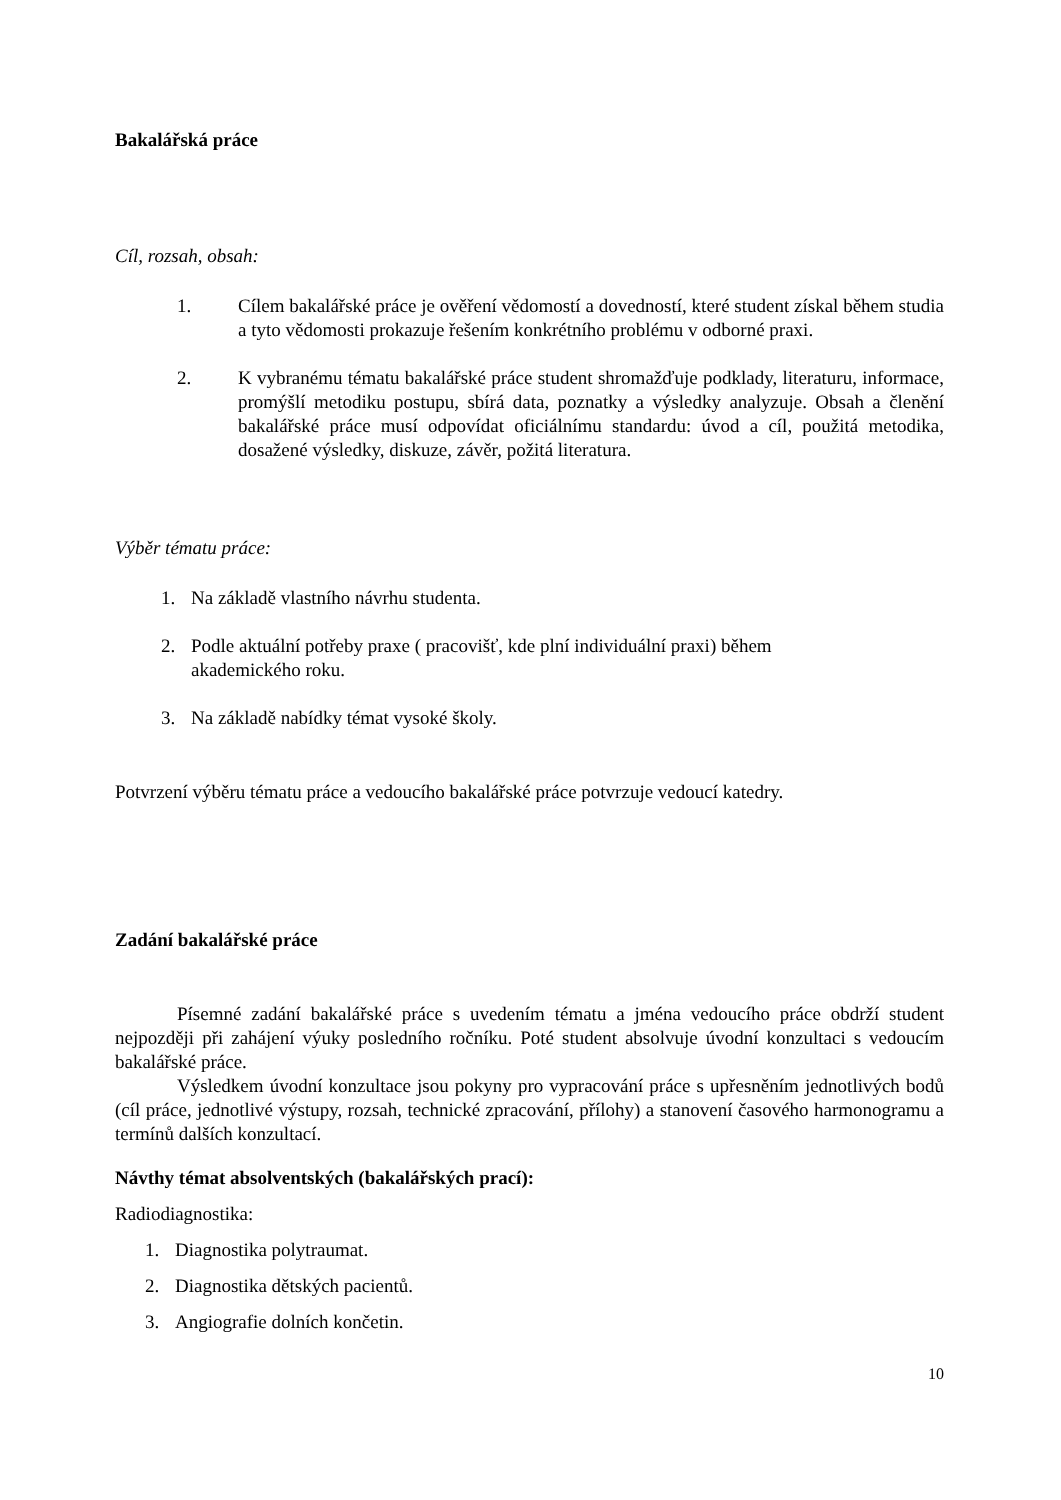Bakalářská práce
Cíl, rozsah, obsah:
1. Cílem bakalářské práce je ověření vědomostí a dovedností, které student získal během studia a tyto vědomosti prokazuje řešením konkrétního problému v odborné praxi.
2. K vybranému tématu bakalářské práce student shromažďuje podklady, literaturu, informace, promýšlí metodiku postupu, sbírá data, poznatky a výsledky analyzuje. Obsah a členění bakalářské práce musí odpovídat oficiálnímu standardu: úvod a cíl, použitá metodika, dosažené výsledky, diskuze, závěr, požitá literatura.
Výběr tématu práce:
1. Na základě vlastního návrhu studenta.
2. Podle aktuální potřeby praxe ( pracovišť, kde plní individuální praxi) během
akademického roku.
3. Na základě nabídky témat vysoké školy.
Potvrzení výběru tématu práce a vedoucího bakalářské práce potvrzuje vedoucí katedry.
Zadání bakalářské práce
Písemné zadání bakalářské práce s uvedením tématu a jména vedoucího práce obdrží student nejpozději při zahájení výuky posledního ročníku. Poté student absolvuje úvodní konzultaci s vedoucím bakalářské práce.
Výsledkem úvodní konzultace jsou pokyny pro vypracování práce s upřesněním jednotlivých bodů (cíl práce, jednotlivé výstupy, rozsah, technické zpracování, přílohy) a stanovení časového harmonogramu a termínů dalších konzultací.
Návthy témat absolventských (bakalářských prací):
Radiodiagnostika:
1. Diagnostika polytraumat.
2. Diagnostika dětských pacientů.
3. Angiografie dolních končetin.
10